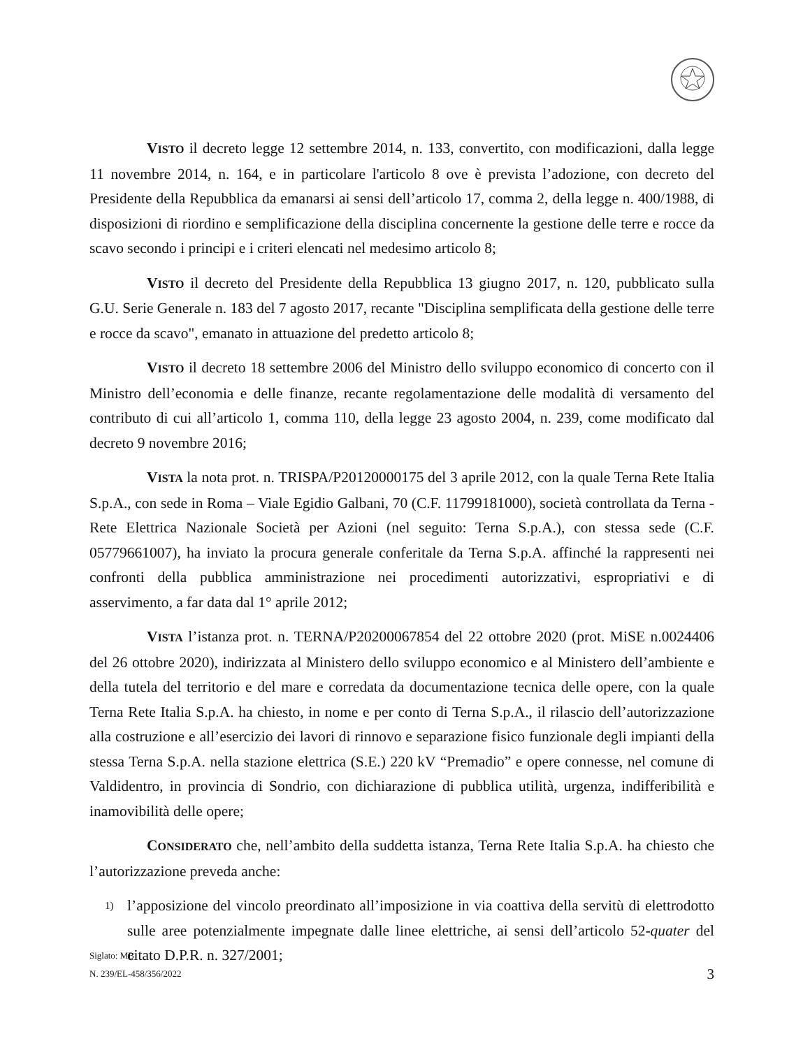VISTO il decreto legge 12 settembre 2014, n. 133, convertito, con modificazioni, dalla legge 11 novembre 2014, n. 164, e in particolare l'articolo 8 ove è prevista l’adozione, con decreto del Presidente della Repubblica da emanarsi ai sensi dell’articolo 17, comma 2, della legge n. 400/1988, di disposizioni di riordino e semplificazione della disciplina concernente la gestione delle terre e rocce da scavo secondo i principi e i criteri elencati nel medesimo articolo 8;
VISTO il decreto del Presidente della Repubblica 13 giugno 2017, n. 120, pubblicato sulla G.U. Serie Generale n. 183 del 7 agosto 2017, recante "Disciplina semplificata della gestione delle terre e rocce da scavo", emanato in attuazione del predetto articolo 8;
VISTO il decreto 18 settembre 2006 del Ministro dello sviluppo economico di concerto con il Ministro dell’economia e delle finanze, recante regolamentazione delle modalità di versamento del contributo di cui all’articolo 1, comma 110, della legge 23 agosto 2004, n. 239, come modificato dal decreto 9 novembre 2016;
VISTA la nota prot. n. TRISPA/P20120000175 del 3 aprile 2012, con la quale Terna Rete Italia S.p.A., con sede in Roma – Viale Egidio Galbani, 70 (C.F. 11799181000), società controllata da Terna - Rete Elettrica Nazionale Società per Azioni (nel seguito: Terna S.p.A.), con stessa sede (C.F. 05779661007), ha inviato la procura generale conferitale da Terna S.p.A. affinché la rappresenti nei confronti della pubblica amministrazione nei procedimenti autorizzativi, espropriativi e di asservimento, a far data dal 1° aprile 2012;
VISTA l’istanza prot. n. TERNA/P20200067854 del 22 ottobre 2020 (prot. MiSE n.0024406 del 26 ottobre 2020), indirizzata al Ministero dello sviluppo economico e al Ministero dell’ambiente e della tutela del territorio e del mare e corredata da documentazione tecnica delle opere, con la quale Terna Rete Italia S.p.A. ha chiesto, in nome e per conto di Terna S.p.A., il rilascio dell’autorizzazione alla costruzione e all’esercizio dei lavori di rinnovo e separazione fisico funzionale degli impianti della stessa Terna S.p.A. nella stazione elettrica (S.E.) 220 kV “Premadio” e opere connesse, nel comune di Valdidentro, in provincia di Sondrio, con dichiarazione di pubblica utilità, urgenza, indifferibilità e inamovibilità delle opere;
CONSIDERATO che, nell’ambito della suddetta istanza, Terna Rete Italia S.p.A. ha chiesto che l’autorizzazione preveda anche:
1) l’apposizione del vincolo preordinato all’imposizione in via coattiva della servitù di elettrodotto sulle aree potenzialmente impegnate dalle linee elettriche, ai sensi dell’articolo 52-quater del citato D.P.R. n. 327/2001;
Siglato: MB
N. 239/EL-458/356/2022
3